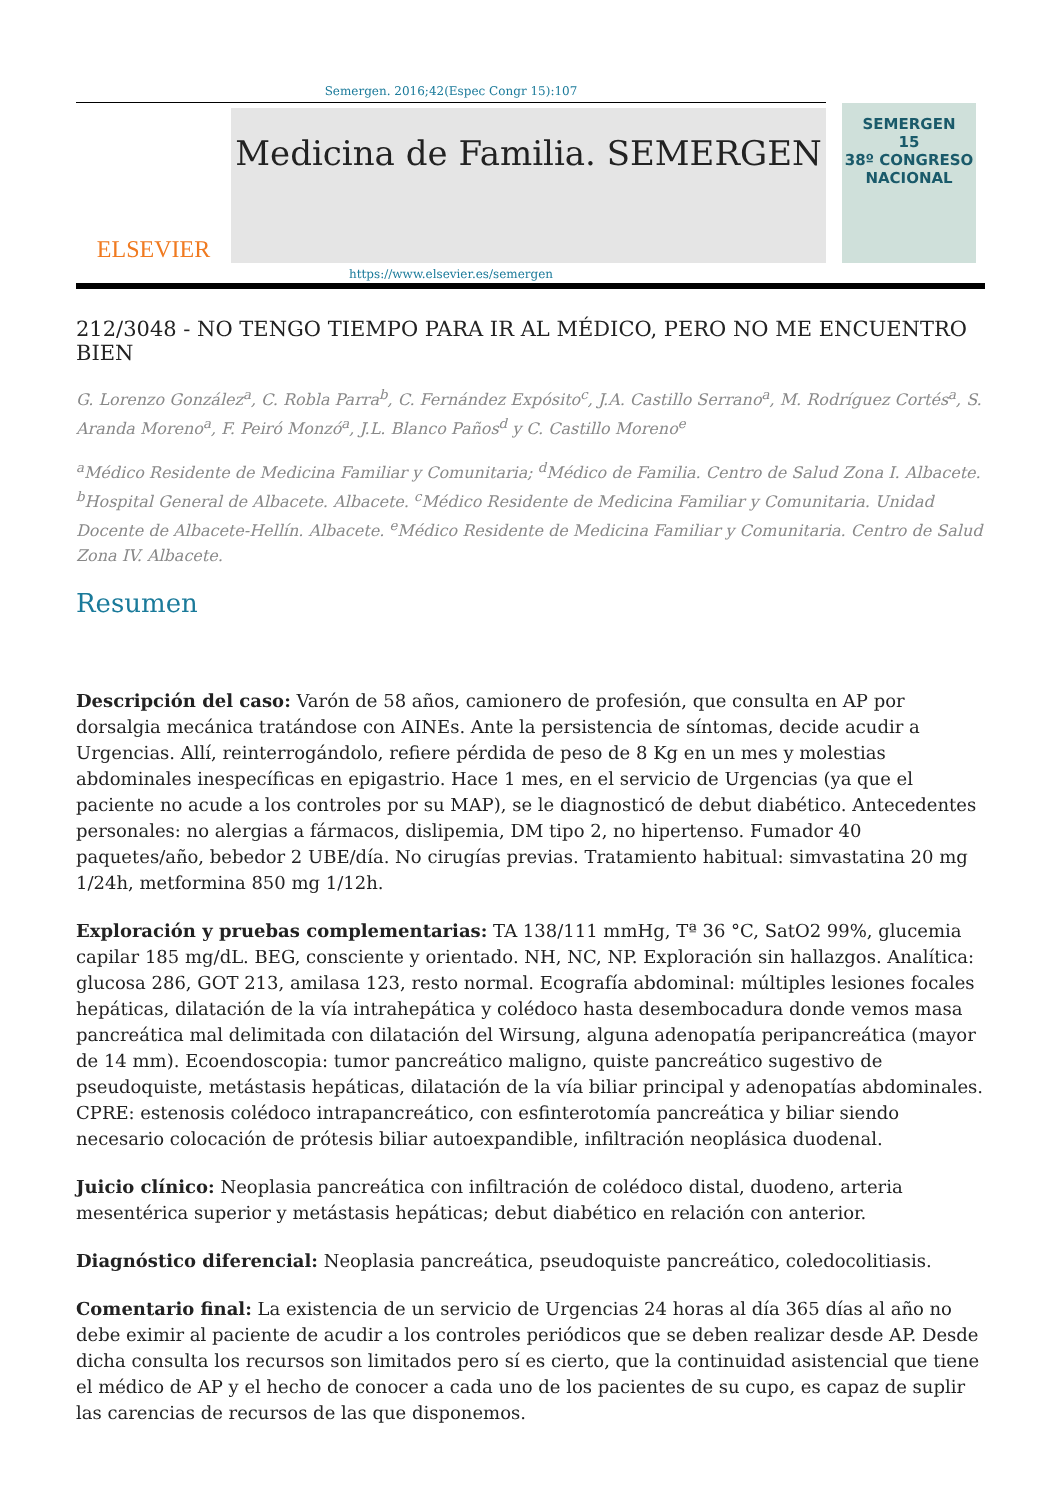Semergen. 2016;42(Espec Congr 15):107
ELSEVIER
Medicina de Familia. SEMERGEN
SEMERGEN
15
38º CONGRESO NACIONAL
https://www.elsevier.es/semergen
212/3048 - NO TENGO TIEMPO PARA IR AL MÉDICO, PERO NO ME ENCUENTRO BIEN
G. Lorenzo González<sup>a</sup>, C. Robla Parra<sup>b</sup>, C. Fernández Expósito<sup>c</sup>, J.A. Castillo Serrano<sup>a</sup>, M. Rodríguez Cortés<sup>a</sup>, S. Aranda Moreno<sup>a</sup>, F. Peiró Monzó<sup>a</sup>, J.L. Blanco Paños<sup>d</sup> y C. Castillo Moreno<sup>e</sup>
<sup>a</sup> Médico Residente de Medicina Familiar y Comunitaria; <sup>d</sup>Médico de Familia. Centro de Salud Zona I. Albacete. <sup>b</sup>Hospital General de Albacete. Albacete. <sup>c</sup>Médico Residente de Medicina Familiar y Comunitaria. Unidad Docente de Albacete-Hellín. Albacete. <sup>e</sup>Médico Residente de Medicina Familiar y Comunitaria. Centro de Salud Zona IV. Albacete.
Resumen
Descripción del caso: Varón de 58 años, camionero de profesión, que consulta en AP por dorsalgia mecánica tratándose con AINEs. Ante la persistencia de síntomas, decide acudir a Urgencias. Allí, reinterrogándolo, refiere pérdida de peso de 8 Kg en un mes y molestias abdominales inespecíficas en epigastrio. Hace 1 mes, en el servicio de Urgencias (ya que el paciente no acude a los controles por su MAP), se le diagnosticó de debut diabético. Antecedentes personales: no alergias a fármacos, dislipemia, DM tipo 2, no hipertenso. Fumador 40 paquetes/año, bebedor 2 UBE/día. No cirugías previas. Tratamiento habitual: simvastatina 20 mg 1/24h, metformina 850 mg 1/12h.
Exploración y pruebas complementarias: TA 138/111 mmHg, Tª 36 °C, SatO2 99%, glucemia capilar 185 mg/dL. BEG, consciente y orientado. NH, NC, NP. Exploración sin hallazgos. Analítica: glucosa 286, GOT 213, amilasa 123, resto normal. Ecografía abdominal: múltiples lesiones focales hepáticas, dilatación de la vía intrahepática y colédoco hasta desembocadura donde vemos masa pancreática mal delimitada con dilatación del Wirsung, alguna adenopatía peripancreática (mayor de 14 mm). Ecoendoscopia: tumor pancreático maligno, quiste pancreático sugestivo de pseudoquiste, metástasis hepáticas, dilatación de la vía biliar principal y adenopatías abdominales. CPRE: estenosis colédoco intrapancreático, con esfinterotomía pancreática y biliar siendo necesario colocación de prótesis biliar autoexpandible, infiltración neoplásica duodenal.
Juicio clínico: Neoplasia pancreática con infiltración de colédoco distal, duodeno, arteria mesentérica superior y metástasis hepáticas; debut diabético en relación con anterior.
Diagnóstico diferencial: Neoplasia pancreática, pseudoquiste pancreático, coledocolitiasis.
Comentario final: La existencia de un servicio de Urgencias 24 horas al día 365 días al año no debe eximir al paciente de acudir a los controles periódicos que se deben realizar desde AP. Desde dicha consulta los recursos son limitados pero sí es cierto, que la continuidad asistencial que tiene el médico de AP y el hecho de conocer a cada uno de los pacientes de su cupo, es capaz de suplir las carencias de recursos de las que disponemos.